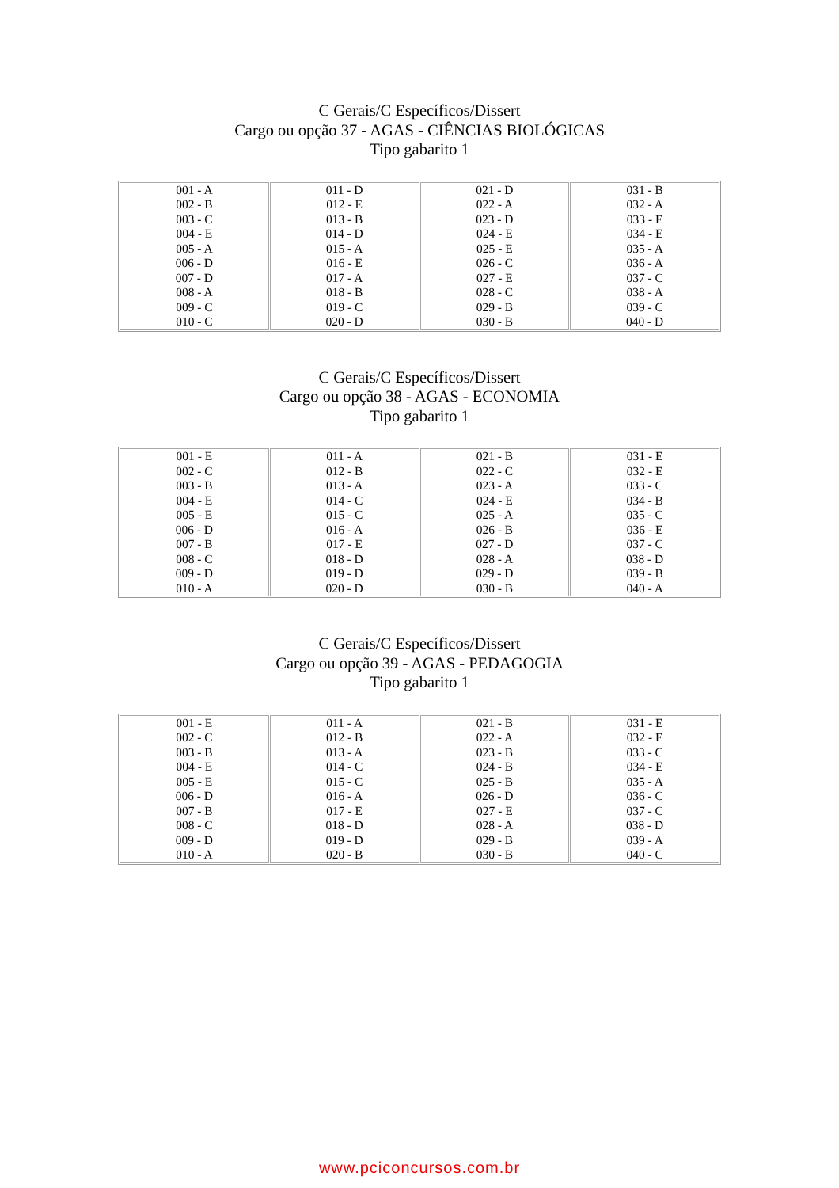C Gerais/C Específicos/Dissert
Cargo ou opção 37 - AGAS - CIÊNCIAS BIOLÓGICAS
Tipo gabarito 1
| 001 - A 002 - B 003 - C 004 - E 005 - A 006 - D 007 - D 008 - A 009 - C 010 - C | 011 - D 012 - E 013 - B 014 - D 015 - A 016 - E 017 - A 018 - B 019 - C 020 - D | 021 - D 022 - A 023 - D 024 - E 025 - E 026 - C 027 - E 028 - C 029 - B 030 - B | 031 - B 032 - A 033 - E 034 - E 035 - A 036 - A 037 - C 038 - A 039 - C 040 - D |
C Gerais/C Específicos/Dissert
Cargo ou opção 38 - AGAS - ECONOMIA
Tipo gabarito 1
| 001 - E 002 - C 003 - B 004 - E 005 - E 006 - D 007 - B 008 - C 009 - D 010 - A | 011 - A 012 - B 013 - A 014 - C 015 - C 016 - A 017 - E 018 - D 019 - D 020 - D | 021 - B 022 - C 023 - A 024 - E 025 - A 026 - B 027 - D 028 - A 029 - D 030 - B | 031 - E 032 - E 033 - C 034 - B 035 - C 036 - E 037 - C 038 - D 039 - B 040 - A |
C Gerais/C Específicos/Dissert
Cargo ou opção 39 - AGAS - PEDAGOGIA
Tipo gabarito 1
| 001 - E 002 - C 003 - B 004 - E 005 - E 006 - D 007 - B 008 - C 009 - D 010 - A | 011 - A 012 - B 013 - A 014 - C 015 - C 016 - A 017 - E 018 - D 019 - D 020 - B | 021 - B 022 - A 023 - B 024 - B 025 - B 026 - D 027 - E 028 - A 029 - B 030 - B | 031 - E 032 - E 033 - C 034 - E 035 - A 036 - C 037 - C 038 - D 039 - A 040 - C |
www.pciconcursos.com.br